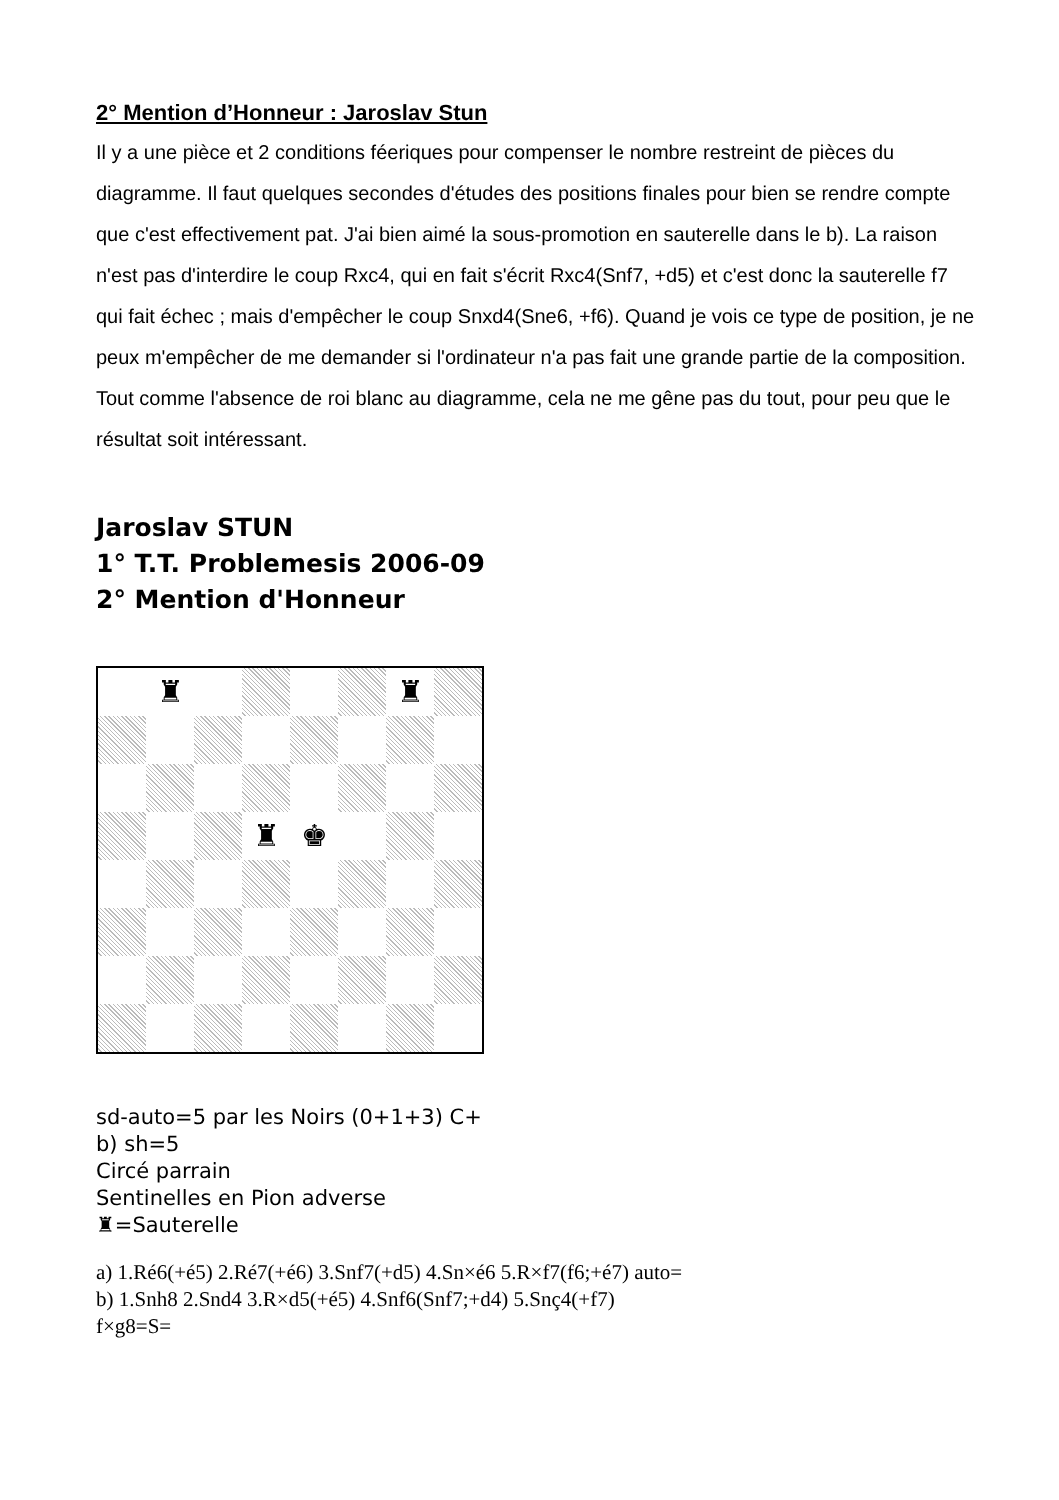2° Mention d’Honneur : Jaroslav Stun
Il y a une pièce et 2 conditions féeriques pour compenser le nombre restreint de pièces du diagramme. Il faut quelques secondes d'études des positions finales pour bien se rendre compte que c'est effectivement pat. J'ai bien aimé la sous-promotion en sauterelle dans le b). La raison n'est pas d'interdire le coup Rxc4, qui en fait s'écrit Rxc4(Snf7, +d5) et c'est donc la sauterelle f7 qui fait échec ; mais d'empêcher le coup Snxd4(Sne6, +f6). Quand je vois ce type de position, je ne peux m'empêcher de me demander si l'ordinateur n'a pas fait une grande partie de la composition. Tout comme l'absence de roi blanc au diagramme, cela ne me gêne pas du tout, pour peu que le résultat soit intéressant.
Jaroslav STUN
1° T.T. Problemesis 2006-09
2° Mention d'Honneur
♜
♜
♜
♚
sd-auto=5 par les Noirs (0+1+3) C+
b) sh=5
Circé parrain
Sentinelles en Pion adverse
♜=Sauterelle
a) 1.Ré6(+é5) 2.Ré7(+é6) 3.Snf7(+d5) 4.Sn×é6 5.R×f7(f6;+é7) auto=
b) 1.Snh8 2.Snd4 3.R×d5(+é5) 4.Snf6(Snf7;+d4) 5.Snç4(+f7)
f×g8=S=